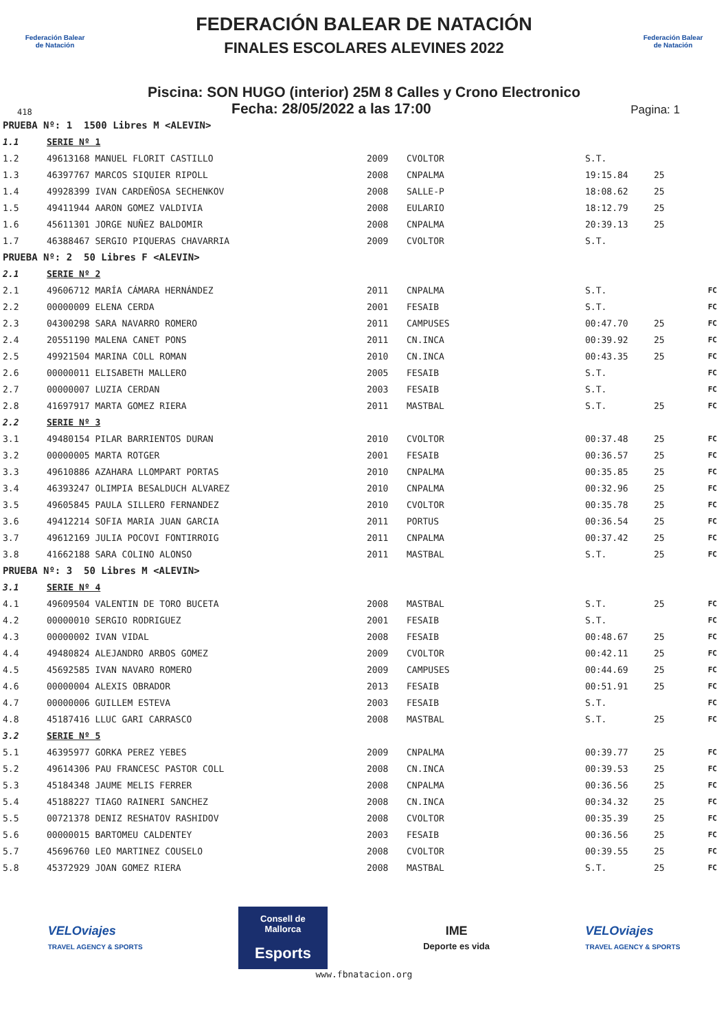Federación Balear de Natación
FEDERACIÓN BALEAR DE NATACIÓN
FINALES ESCOLARES ALEVINES 2022
Federación Balear de Natación
Piscina: SON HUGO (interior) 25M 8 Calles y Crono Electronico
418 Fecha: 28/05/2022 a las 17:00 Pagina: 1
| PRUEBA Nº: 1 1500 Libres M <ALEVIN> | | | | | | |
| 1.1 | SERIE Nº 1 | | | | | |
| 1.2 | 49613168 MANUEL FLORIT CASTILLO | 2009 | CVOLTOR | S.T. | | |
| 1.3 | 46397767 MARCOS SIQUIER RIPOLL | 2008 | CNPALMA | 19:15.84 | 25 | |
| 1.4 | 49928399 IVAN CARDEÑOSA SECHENKOV | 2008 | SALLE-P | 18:08.62 | 25 | |
| 1.5 | 49411944 AARON GOMEZ VALDIVIA | 2008 | EULARIO | 18:12.79 | 25 | |
| 1.6 | 45611301 JORGE NUÑEZ BALDOMIR | 2008 | CNPALMA | 20:39.13 | 25 | |
| 1.7 | 46388467 SERGIO PIQUERAS CHAVARRIA | 2009 | CVOLTOR | S.T. | | |
| PRUEBA Nº: 2 50 Libres F <ALEVIN> | | | | | | |
| 2.1 | SERIE Nº 2 | | | | | |
| 2.1 | 49606712 MARÍA CÁMARA HERNÁNDEZ | 2011 | CNPALMA | S.T. | | FC |
| 2.2 | 00000009 ELENA CERDA | 2001 | FESAIB | S.T. | | FC |
| 2.3 | 04300298 SARA NAVARRO ROMERO | 2011 | CAMPUSES | 00:47.70 | 25 | FC |
| 2.4 | 20551190 MALENA CANET PONS | 2011 | CN.INCA | 00:39.92 | 25 | FC |
| 2.5 | 49921504 MARINA COLL ROMAN | 2010 | CN.INCA | 00:43.35 | 25 | FC |
| 2.6 | 00000011 ELISABETH MALLERO | 2005 | FESAIB | S.T. | | FC |
| 2.7 | 00000007 LUZIA CERDAN | 2003 | FESAIB | S.T. | | FC |
| 2.8 | 41697917 MARTA GOMEZ RIERA | 2011 | MASTBAL | S.T. | 25 | FC |
| 2.2 | SERIE Nº 3 | | | | | |
| 3.1 | 49480154 PILAR BARRIENTOS DURAN | 2010 | CVOLTOR | 00:37.48 | 25 | FC |
| 3.2 | 00000005 MARTA ROTGER | 2001 | FESAIB | 00:36.57 | 25 | FC |
| 3.3 | 49610886 AZAHARA LLOMPART PORTAS | 2010 | CNPALMA | 00:35.85 | 25 | FC |
| 3.4 | 46393247 OLIMPIA BESALDUCH ALVAREZ | 2010 | CNPALMA | 00:32.96 | 25 | FC |
| 3.5 | 49605845 PAULA SILLERO FERNANDEZ | 2010 | CVOLTOR | 00:35.78 | 25 | FC |
| 3.6 | 49412214 SOFIA MARIA JUAN GARCIA | 2011 | PORTUS | 00:36.54 | 25 | FC |
| 3.7 | 49612169 JULIA POCOVI FONTIRROIG | 2011 | CNPALMA | 00:37.42 | 25 | FC |
| 3.8 | 41662188 SARA COLINO ALONSO | 2011 | MASTBAL | S.T. | 25 | FC |
| PRUEBA Nº: 3 50 Libres M <ALEVIN> | | | | | | |
| 3.1 | SERIE Nº 4 | | | | | |
| 4.1 | 49609504 VALENTIN DE TORO BUCETA | 2008 | MASTBAL | S.T. | 25 | FC |
| 4.2 | 00000010 SERGIO RODRIGUEZ | 2001 | FESAIB | S.T. | | FC |
| 4.3 | 00000002 IVAN VIDAL | 2008 | FESAIB | 00:48.67 | 25 | FC |
| 4.4 | 49480824 ALEJANDRO ARBOS GOMEZ | 2009 | CVOLTOR | 00:42.11 | 25 | FC |
| 4.5 | 45692585 IVAN NAVARO ROMERO | 2009 | CAMPUSES | 00:44.69 | 25 | FC |
| 4.6 | 00000004 ALEXIS OBRADOR | 2013 | FESAIB | 00:51.91 | 25 | FC |
| 4.7 | 00000006 GUILLEM ESTEVA | 2003 | FESAIB | S.T. | | FC |
| 4.8 | 45187416 LLUC GARI CARRASCO | 2008 | MASTBAL | S.T. | 25 | FC |
| 3.2 | SERIE Nº 5 | | | | | |
| 5.1 | 46395977 GORKA PEREZ YEBES | 2009 | CNPALMA | 00:39.77 | 25 | FC |
| 5.2 | 49614306 PAU FRANCESC PASTOR COLL | 2008 | CN.INCA | 00:39.53 | 25 | FC |
| 5.3 | 45184348 JAUME MELIS FERRER | 2008 | CNPALMA | 00:36.56 | 25 | FC |
| 5.4 | 45188227 TIAGO RAINERI SANCHEZ | 2008 | CN.INCA | 00:34.32 | 25 | FC |
| 5.5 | 00721378 DENIZ RESHATOV RASHIDOV | 2008 | CVOLTOR | 00:35.39 | 25 | FC |
| 5.6 | 00000015 BARTOMEU CALDENTEY | 2003 | FESAIB | 00:36.56 | 25 | FC |
| 5.7 | 45696760 LEO MARTINEZ COUSELO | 2008 | CVOLTOR | 00:39.55 | 25 | FC |
| 5.8 | 45372929 JOAN GOMEZ RIERA | 2008 | MASTBAL | S.T. | 25 | FC |
VELOviajes
TRAVEL AGENCY & SPORTS
Consell de Mallorca
Esports
IME
Deporte es vida
VELOviajes
TRAVEL AGENCY & SPORTS
www.fbnatacion.org